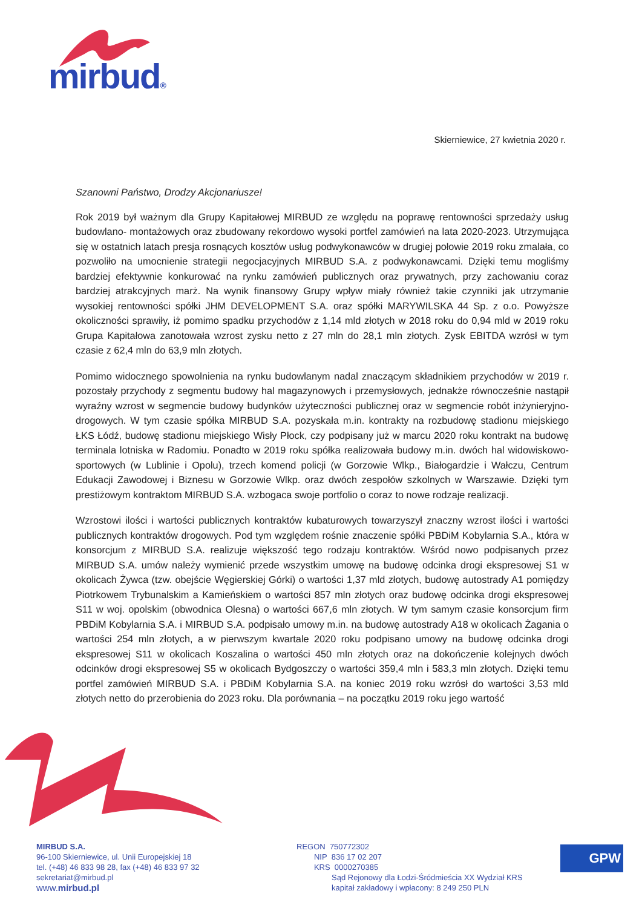mirbud®
Skierniewice, 27 kwietnia 2020 r.
Szanowni Państwo, Drodzy Akcjonariusze!
Rok 2019 był ważnym dla Grupy Kapitałowej MIRBUD ze względu na poprawę rentowności sprzedaży usług budowlano- montażowych oraz zbudowany rekordowo wysoki portfel zamówień na lata 2020-2023. Utrzymująca się w ostatnich latach presja rosnących kosztów usług podwykonawców w drugiej połowie 2019 roku zmalała, co pozwoliło na umocnienie strategii negocjacyjnych MIRBUD S.A. z podwykonawcami. Dzięki temu mogliśmy bardziej efektywnie konkurować na rynku zamówień publicznych oraz prywatnych, przy zachowaniu coraz bardziej atrakcyjnych marż. Na wynik finansowy Grupy wpływ miały również takie czynniki jak utrzymanie wysokiej rentowności spółki JHM DEVELOPMENT S.A. oraz spółki MARYWILSKA 44 Sp. z o.o. Powyższe okoliczności sprawiły, iż pomimo spadku przychodów z 1,14 mld złotych w 2018 roku do 0,94 mld w 2019 roku Grupa Kapitałowa zanotowała wzrost zysku netto z 27 mln do 28,1 mln złotych. Zysk EBITDA wzrósł w tym czasie z 62,4 mln do 63,9 mln złotych.
Pomimo widocznego spowolnienia na rynku budowlanym nadal znaczącym składnikiem przychodów w 2019 r. pozostały przychody z segmentu budowy hal magazynowych i przemysłowych, jednakże równocześnie nastąpił wyraźny wzrost w segmencie budowy budynków użyteczności publicznej oraz w segmencie robót inżynieryjno- drogowych. W tym czasie spółka MIRBUD S.A. pozyskała m.in. kontrakty na rozbudowę stadionu miejskiego ŁKS Łódź, budowę stadionu miejskiego Wisły Płock, czy podpisany już w marcu 2020 roku kontrakt na budowę terminala lotniska w Radomiu. Ponadto w 2019 roku spółka realizowała budowy m.in. dwóch hal widowiskowo- sportowych (w Lublinie i Opolu), trzech komend policji (w Gorzowie Wlkp., Białogardzie i Wałczu, Centrum Edukacji Zawodowej i Biznesu w Gorzowie Wlkp. oraz dwóch zespołów szkolnych w Warszawie. Dzięki tym prestiżowym kontraktom MIRBUD S.A. wzbogaca swoje portfolio o coraz to nowe rodzaje realizacji.
Wzrostowi ilości i wartości publicznych kontraktów kubaturowych towarzyszył znaczny wzrost ilości i wartości publicznych kontraktów drogowych. Pod tym względem rośnie znaczenie spółki PBDiM Kobylarnia S.A., która w konsorcjum z MIRBUD S.A. realizuje większość tego rodzaju kontraktów. Wśród nowo podpisanych przez MIRBUD S.A. umów należy wymienić przede wszystkim umowę na budowę odcinka drogi ekspresowej S1 w okolicach Żywca (tzw. obejście Węgierskiej Górki) o wartości 1,37 mld złotych, budowę autostrady A1 pomiędzy Piotrkowem Trybunalskim a Kamieńskiem o wartości 857 mln złotych oraz budowę odcinka drogi ekspresowej S11 w woj. opolskim (obwodnica Olesna) o wartości 667,6 mln złotych. W tym samym czasie konsorcjum firm PBDiM Kobylarnia S.A. i MIRBUD S.A. podpisało umowy m.in. na budowę autostrady A18 w okolicach Żagania o wartości 254 mln złotych, a w pierwszym kwartale 2020 roku podpisano umowy na budowę odcinka drogi ekspresowej S11 w okolicach Koszalina o wartości 450 mln złotych oraz na dokończenie kolejnych dwóch odcinków drogi ekspresowej S5 w okolicach Bydgoszczy o wartości 359,4 mln i 583,3 mln złotych. Dzięki temu portfel zamówień MIRBUD S.A. i PBDiM Kobylarnia S.A. na koniec 2019 roku wzrósł do wartości 3,53 mld złotych netto do przerobienia do 2023 roku. Dla porównania – na początku 2019 roku jego wartość
MIRBUD S.A.
96-100 Skierniewice, ul. Unii Europejskiej 18
tel. (+48) 46 833 98 28, fax (+48) 46 833 97 32
sekretariat@mirbud.pl
www.mirbud.pl
REGON 750772302
NIP 836 17 02 207
KRS 0000270385
Sąd Rejonowy dla Łodzi-Śródmieścia XX Wydział KRS
kapitał zakładowy i wpłacony: 8 249 250 PLN
GPW